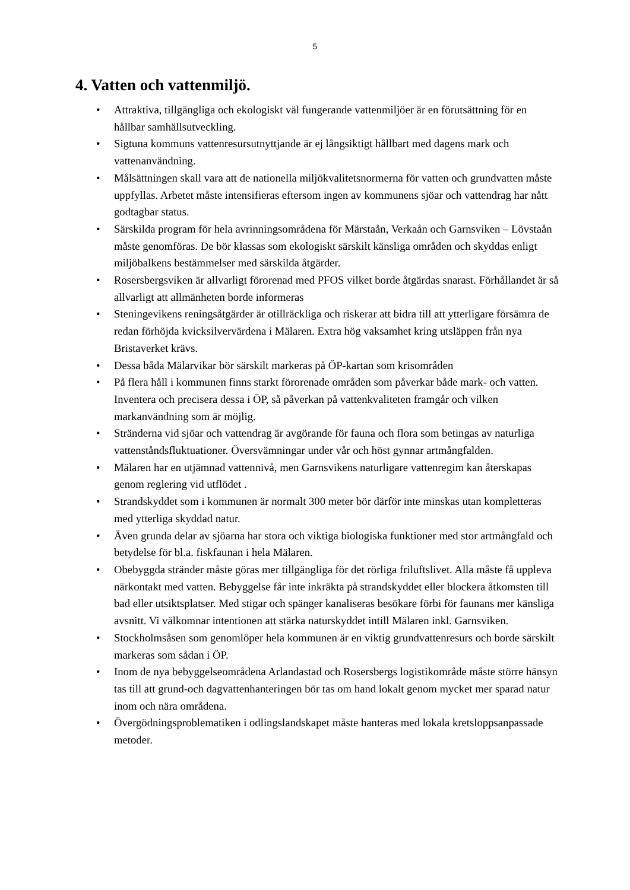5
4. Vatten och vattenmiljö.
• Attraktiva, tillgängliga och ekologiskt väl fungerande vattenmiljöer är en förutsättning för en hållbar samhällsutveckling.
• Sigtuna kommuns vattenresursutnyttjande är ej långsiktigt hållbart med dagens mark och vattenanvändning.
• Målsättningen skall vara att de nationella miljökvalitetsnormerna för vatten och grundvatten måste uppfyllas. Arbetet måste intensifieras eftersom ingen av kommunens sjöar och vattendrag har nått godtagbar status.
• Särskilda program för hela avrinningsområdena för Märstaån, Verkaån och Garnsviken – Lövstaån måste genomföras. De bör klassas som ekologiskt särskilt känsliga områden och skyddas enligt miljöbalkens bestämmelser med särskilda åtgärder.
• Rosersbergsviken är allvarligt förorenad med PFOS vilket borde åtgärdas snarast. Förhållandet är så allvarligt att allmänheten borde informeras
• Steningevikens reningsåtgärder är otillräckliga och riskerar att bidra till att ytterligare försämra de redan förhöjda kvicksilvervärdena i Mälaren. Extra hög vaksamhet kring utsläppen från nya Bristaverket krävs.
• Dessa båda Mälarvikar bör särskilt markeras på ÖP-kartan som krisområden
• På flera håll i kommunen finns starkt förorenade områden som påverkar både mark- och vatten. Inventera och precisera dessa i ÖP, så påverkan på vattenkvaliteten framgår och vilken markanvändning som är möjlig.
• Stränderna vid sjöar och vattendrag är avgörande för fauna och flora som betingas av naturliga vattenståndsfluktuationer. Översvämningar under vår och höst gynnar artmångfalden.
• Mälaren har en utjämnad vattennivå, men Garnsvikens naturligare vattenregim kan återskapas genom reglering vid utflödet .
• Strandskyddet som i kommunen är normalt 300 meter bör därför inte minskas utan kompletteras med ytterliga skyddad natur.
• Även grunda delar av sjöarna har stora och viktiga biologiska funktioner med stor artmångfald och betydelse för bl.a. fiskfaunan i hela Mälaren.
• Obebyggda stränder måste göras mer tillgängliga för det rörliga friluftslivet. Alla måste få uppleva närkontakt med vatten. Bebyggelse får inte inkräkta på strandskyddet eller blockera åtkomsten till bad eller utsiktsplatser. Med stigar och spänger kanaliseras besökare förbi för faunans mer känsliga avsnitt. Vi välkomnar intentionen att stärka naturskyddet intill Mälaren inkl. Garnsviken.
• Stockholmsåsen som genomlöper hela kommunen är en viktig grundvattenresurs och borde särskilt markeras som sådan i ÖP.
• Inom de nya bebyggelseområdena Arlandastad och Rosersbergs logistikområde måste större hänsyn tas till att grund-och dagvattenhanteringen bör tas om hand lokalt genom mycket mer sparad natur inom och nära områdena.
• Övergödningsproblematiken i odlingslandskapet måste hanteras med lokala kretsloppsanpassade metoder.